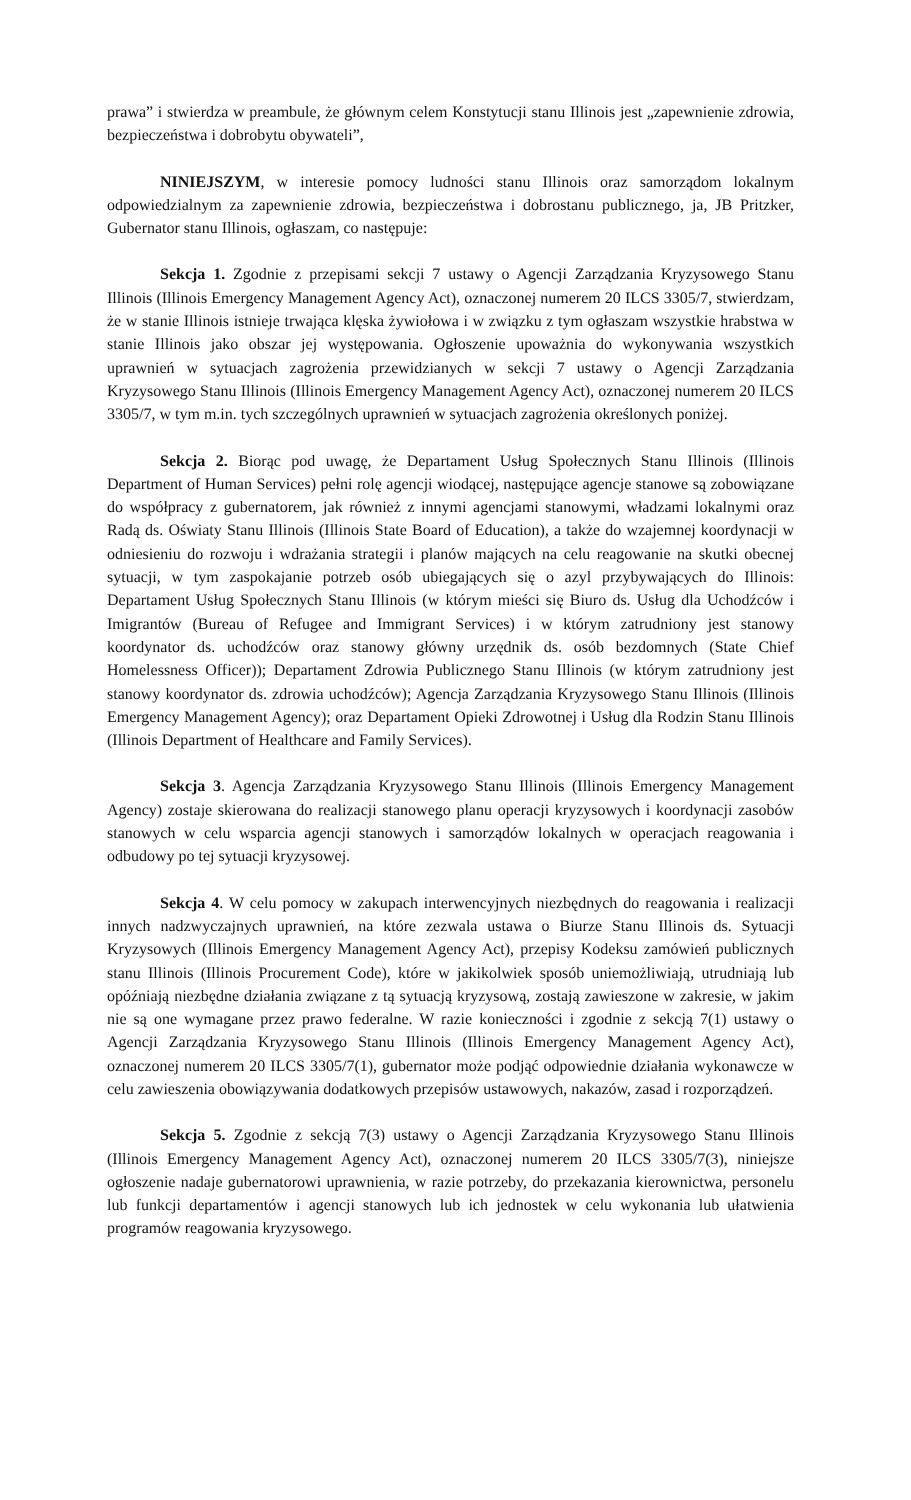prawa” i stwierdza w preambule, że głównym celem Konstytucji stanu Illinois jest „zapewnienie zdrowia, bezpieczeństwa i dobrobytu obywateli”,
NINIEJSZYM, w interesie pomocy ludności stanu Illinois oraz samorządom lokalnym odpowiedzialnym za zapewnienie zdrowia, bezpieczeństwa i dobrostanu publicznego, ja, JB Pritzker, Gubernator stanu Illinois, ogłaszam, co następuje:
Sekcja 1. Zgodnie z przepisami sekcji 7 ustawy o Agencji Zarządzania Kryzysowego Stanu Illinois (Illinois Emergency Management Agency Act), oznaczonej numerem 20 ILCS 3305/7, stwierdzam, że w stanie Illinois istnieje trwająca klęska żywiołowa i w związku z tym ogłaszam wszystkie hrabstwa w stanie Illinois jako obszar jej występowania. Ogłoszenie upoważnia do wykonywania wszystkich uprawnień w sytuacjach zagrożenia przewidzianych w sekcji 7 ustawy o Agencji Zarządzania Kryzysowego Stanu Illinois (Illinois Emergency Management Agency Act), oznaczonej numerem 20 ILCS 3305/7, w tym m.in. tych szczególnych uprawnień w sytuacjach zagrożenia określonych poniżej.
Sekcja 2. Biorąc pod uwagę, że Departament Usług Społecznych Stanu Illinois (Illinois Department of Human Services) pełni rolę agencji wiodącej, następujące agencje stanowe są zobowiązane do współpracy z gubernatorem, jak również z innymi agencjami stanowymi, władzami lokalnymi oraz Radą ds. Oświaty Stanu Illinois (Illinois State Board of Education), a także do wzajemnej koordynacji w odniesieniu do rozwoju i wdrażania strategii i planów mających na celu reagowanie na skutki obecnej sytuacji, w tym zaspokajanie potrzeb osób ubiegających się o azyl przybywających do Illinois: Departament Usług Społecznych Stanu Illinois (w którym mieści się Biuro ds. Usług dla Uchodźców i Imigrantów (Bureau of Refugee and Immigrant Services) i w którym zatrudniony jest stanowy koordynator ds. uchodźców oraz stanowy główny urzędnik ds. osób bezdomnych (State Chief Homelessness Officer)); Departament Zdrowia Publicznego Stanu Illinois (w którym zatrudniony jest stanowy koordynator ds. zdrowia uchodźców); Agencja Zarządzania Kryzysowego Stanu Illinois (Illinois Emergency Management Agency); oraz Departament Opieki Zdrowotnej i Usług dla Rodzin Stanu Illinois (Illinois Department of Healthcare and Family Services).
Sekcja 3. Agencja Zarządzania Kryzysowego Stanu Illinois (Illinois Emergency Management Agency) zostaje skierowana do realizacji stanowego planu operacji kryzysowych i koordynacji zasobów stanowych w celu wsparcia agencji stanowych i samorządów lokalnych w operacjach reagowania i odbudowy po tej sytuacji kryzysowej.
Sekcja 4. W celu pomocy w zakupach interwencyjnych niezbędnych do reagowania i realizacji innych nadzwyczajnych uprawnień, na które zezwala ustawa o Biurze Stanu Illinois ds. Sytuacji Kryzysowych (Illinois Emergency Management Agency Act), przepisy Kodeksu zamówień publicznych stanu Illinois (Illinois Procurement Code), które w jakikolwiek sposób uniemożliwiają, utrudniają lub opóźniają niezbędne działania związane z tą sytuacją kryzysową, zostają zawieszone w zakresie, w jakim nie są one wymagane przez prawo federalne. W razie konieczności i zgodnie z sekcją 7(1) ustawy o Agencji Zarządzania Kryzysowego Stanu Illinois (Illinois Emergency Management Agency Act), oznaczonej numerem 20 ILCS 3305/7(1), gubernator może podjąć odpowiednie działania wykonawcze w celu zawieszenia obowiązywania dodatkowych przepisów ustawowych, nakazów, zasad i rozporządzeń.
Sekcja 5. Zgodnie z sekcją 7(3) ustawy o Agencji Zarządzania Kryzysowego Stanu Illinois (Illinois Emergency Management Agency Act), oznaczonej numerem 20 ILCS 3305/7(3), niniejsze ogłoszenie nadaje gubernatorowi uprawnienia, w razie potrzeby, do przekazania kierownictwa, personelu lub funkcji departamentów i agencji stanowych lub ich jednostek w celu wykonania lub ułatwienia programów reagowania kryzysowego.